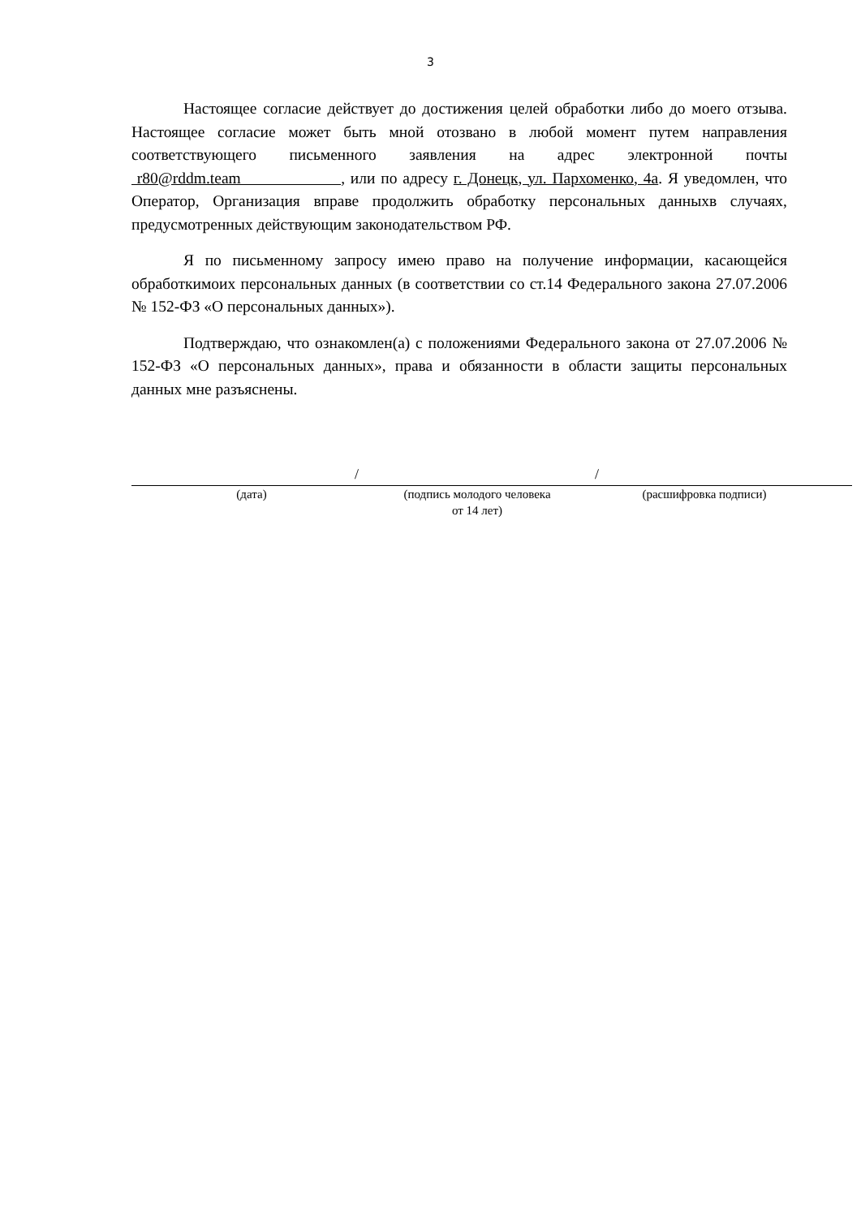3
Настоящее согласие действует до достижения целей обработки либо до моего отзыва. Настоящее согласие может быть мной отозвано в любой момент путем направления соответствующего письменного заявления на адрес электронной почты r80@rddm.team , или по адресу г. Донецк, ул. Пархоменко, 4а. Я уведомлен, что Оператор, Организация вправе продолжить обработку персональных данныхв случаях, предусмотренных действующим законодательством РФ.
Я по письменному запросу имею право на получение информации, касающейся обработкимоих персональных данных (в соответствии со ст.14 Федерального закона 27.07.2006 № 152-ФЗ «О персональных данных»).
Подтверждаю, что ознакомлен(а) с положениями Федерального закона от 27.07.2006 № 152-ФЗ «О персональных данных», права и обязанности в области защиты персональных данных мне разъяснены.
/ /
(дата) (подпись молодого человека
от 14 лет)
(расшифровка подписи)